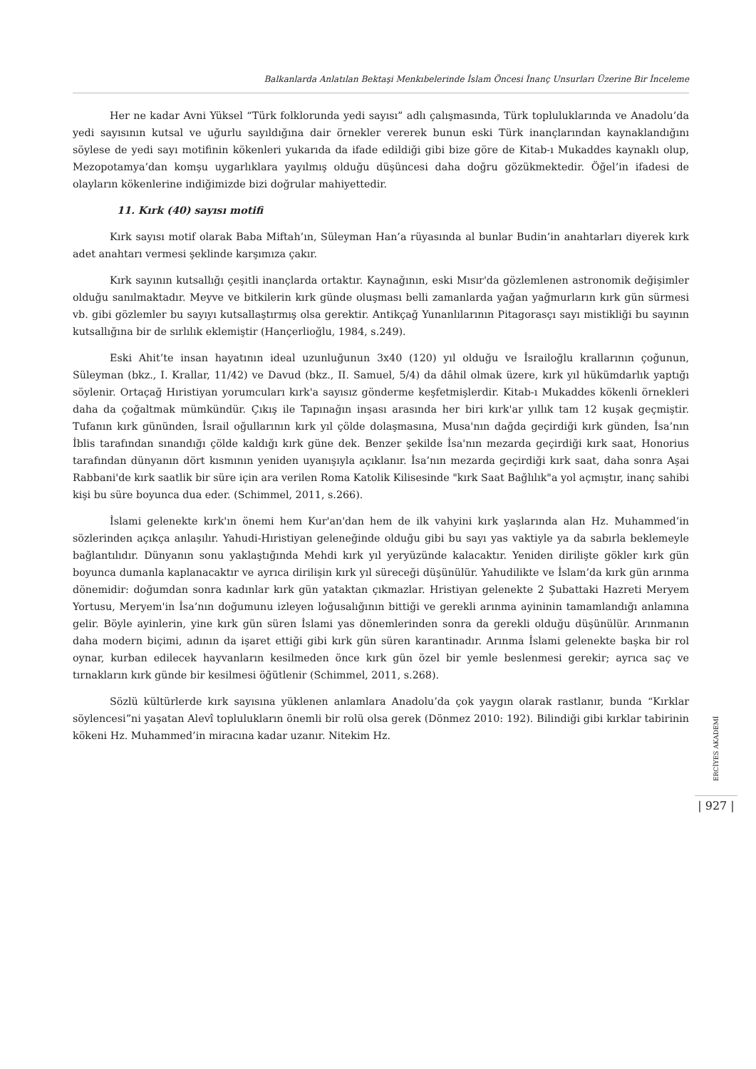Balkanlarda Anlatılan Bektaşi Menkıbelerinde İslam Öncesi İnanç Unsurları Üzerine Bir İnceleme
Her ne kadar Avni Yüksel “Türk folklorunda yedi sayısı” adlı çalışmasında, Türk topluluklarında ve Anadolu’da yedi sayısının kutsal ve uğurlu sayıldığına dair örnekler vererek bunun eski Türk inançlarından kaynaklandığını söylese de yedi sayı motifinin kökenleri yukarıda da ifade edildiği gibi bize göre de Kitab-ı Mukaddes kaynaklı olup, Mezopotamya’dan komşu uygarlıklara yayılmış olduğu düşüncesi daha doğru gözükmektedir. Öğel’in ifadesi de olayların kökenlerine indiğimizde bizi doğrular mahiyettedir.
11. Kırk (40) sayısı motifi
Kırk sayısı motif olarak Baba Miftah’ın, Süleyman Han’a rüyasında al bunlar Budin’in anahtarları diyerek kırk adet anahtarı vermesi şeklinde karşımıza çakır.
Kırk sayının kutsallığı çeşitli inançlarda ortaktır. Kaynağının, eski Mısır'da gözlemlenen astronomik değişimler olduğu sanılmaktadır. Meyve ve bitkilerin kırk günde oluşması belli zamanlarda yağan yağmurların kırk gün sürmesi vb. gibi gözlemler bu sayıyı kutsallaştırmış olsa gerektir. Antikçağ Yunanlılarının Pitagorasçı sayı mistikliği bu sayının kutsallığına bir de sırlılık eklemiştir (Hançerlioğlu, 1984, s.249).
Eski Ahit’te insan hayatının ideal uzunluğunun 3x40 (120) yıl olduğu ve İsrailoğlu krallarının çoğunun, Süleyman (bkz., I. Krallar, 11/42) ve Davud (bkz., II. Samuel, 5/4) da dâhil olmak üzere, kırk yıl hükümdarlık yaptığı söylenir. Ortaçağ Hıristiyan yorumcuları kırk'a sayısız gönderme keşfetmişlerdir. Kitab-ı Mukaddes kökenli örnekleri daha da çoğaltmak mümkündür. Çıkış ile Tapınağın inşası arasında her biri kırk'ar yıllık tam 12 kuşak geçmiştir. Tufanın kırk gününden, İsrail oğullarının kırk yıl çölde dolaşmasına, Musa'nın dağda geçirdiği kırk günden, İsa’nın İblis tarafından sınandığı çölde kaldığı kırk güne dek. Benzer şekilde İsa'nın mezarda geçirdiği kırk saat, Honorius tarafından dünyanın dört kısmının yeniden uyanışıyla açıklanır. İsa’nın mezarda geçirdiği kırk saat, daha sonra Aşai Rabbani'de kırk saatlik bir süre için ara verilen Roma Katolik Kilisesinde "kırk Saat Bağlılık"a yol açmıştır, inanç sahibi kişi bu süre boyunca dua eder. (Schimmel, 2011, s.266).
İslami gelenekte kırk'ın önemi hem Kur'an'dan hem de ilk vahyini kırk yaşlarında alan Hz. Muhammed’in sözlerinden açıkça anlaşılır. Yahudi-Hıristiyan geleneğinde olduğu gibi bu sayı yas vaktiyle ya da sabırla beklemeyle bağlantılıdır. Dünyanın sonu yaklaştığında Mehdi kırk yıl yeryüzünde kalacaktır. Yeniden dirilişte gökler kırk gün boyunca dumanla kaplanacaktır ve ayrıca dirilişin kırk yıl süreceği düşünülür. Yahudilikte ve İslam’da kırk gün arınma dönemidir: doğumdan sonra kadınlar kırk gün yataktan çıkmazlar. Hristiyan gelenekte 2 Şubattaki Hazreti Meryem Yortusu, Meryem'in İsa’nın doğumunu izleyen loğusalığının bittiği ve gerekli arınma ayininin tamamlandığı anlamına gelir. Böyle ayinlerin, yine kırk gün süren İslami yas dönemlerinden sonra da gerekli olduğu düşünülür. Arınmanın daha modern biçimi, adının da işaret ettiği gibi kırk gün süren karantinadır. Arınma İslami gelenekte başka bir rol oynar, kurban edilecek hayvanların kesilmeden önce kırk gün özel bir yemle beslenmesi gerekir; ayrıca saç ve tırnakların kırk günde bir kesilmesi öğütlenir (Schimmel, 2011, s.268).
Sözlü kültürlerde kırk sayısına yüklenen anlamlara Anadolu’da çok yaygın olarak rastlanır, bunda “Kırklar söylencesi”ni yaşatan Alevî toplulukların önemli bir rolü olsa gerek (Dönmez 2010: 192). Bilindiği gibi kırklar tabirinin kökeni Hz. Muhammed’in miracına kadar uzanır. Nitekim Hz.
ERCİYES AKADEMİ
| 927 |